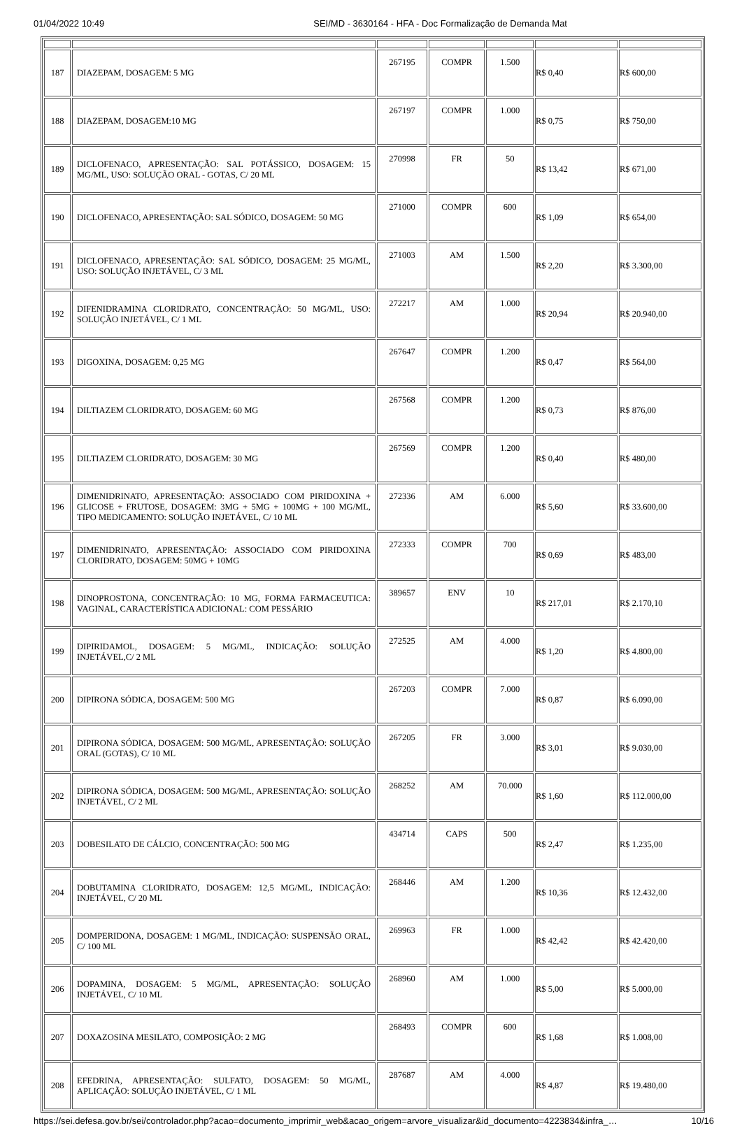01/04/2022 10:49 SEI/MD - 3630164 - HFA - Doc Formalização de Demanda Mat
| 187 | DIAZEPAM, DOSAGEM: 5 MG | 267195 | COMPR | 1.500 | R$ 0,40 | R$ 600,00 |
| 188 | DIAZEPAM, DOSAGEM:10 MG | 267197 | COMPR | 1.000 | R$ 0,75 | R$ 750,00 |
| 189 | DICLOFENACO, APRESENTAÇÃO: SAL POTÁSSICO, DOSAGEM: 15 MG/ML, USO: SOLUÇÃO ORAL - GOTAS, C/ 20 ML | 270998 | FR | 50 | R$ 13,42 | R$ 671,00 |
| 190 | DICLOFENACO, APRESENTAÇÃO: SAL SÓDICO, DOSAGEM: 50 MG | 271000 | COMPR | 600 | R$ 1,09 | R$ 654,00 |
| 191 | DICLOFENACO, APRESENTAÇÃO: SAL SÓDICO, DOSAGEM: 25 MG/ML, USO: SOLUÇÃO INJETÁVEL, C/ 3 ML | 271003 | AM | 1.500 | R$ 2,20 | R$ 3.300,00 |
| 192 | DIFENIDRAMINA CLORIDRATO, CONCENTRAÇÃO: 50 MG/ML, USO: SOLUÇÃO INJETÁVEL, C/ 1 ML | 272217 | AM | 1.000 | R$ 20,94 | R$ 20.940,00 |
| 193 | DIGOXINA, DOSAGEM: 0,25 MG | 267647 | COMPR | 1.200 | R$ 0,47 | R$ 564,00 |
| 194 | DILTIAZEM CLORIDRATO, DOSAGEM: 60 MG | 267568 | COMPR | 1.200 | R$ 0,73 | R$ 876,00 |
| 195 | DILTIAZEM CLORIDRATO, DOSAGEM: 30 MG | 267569 | COMPR | 1.200 | R$ 0,40 | R$ 480,00 |
| 196 | DIMENIDRINATO, APRESENTAÇÃO: ASSOCIADO COM PIRIDOXINA + GLICOSE + FRUTOSE, DOSAGEM: 3MG + 5MG + 100MG + 100 MG/ML, TIPO MEDICAMENTO: SOLUÇÃO INJETÁVEL, C/ 10 ML | 272336 | AM | 6.000 | R$ 5,60 | R$ 33.600,00 |
| 197 | DIMENIDRINATO, APRESENTAÇÃO: ASSOCIADO COM PIRIDOXINA CLORIDRATO, DOSAGEM: 50MG + 10MG | 272333 | COMPR | 700 | R$ 0,69 | R$ 483,00 |
| 198 | DINOPROSTONA, CONCENTRAÇÃO: 10 MG, FORMA FARMACEUTICA: VAGINAL, CARACTERÍSTICA ADICIONAL: COM PESSÁRIO | 389657 | ENV | 10 | R$ 217,01 | R$ 2.170,10 |
| 199 | DIPIRIDAMOL, DOSAGEM: 5 MG/ML, INDICAÇÃO: SOLUÇÃO INJETÁVEL,C/ 2 ML | 272525 | AM | 4.000 | R$ 1,20 | R$ 4.800,00 |
| 200 | DIPIRONA SÓDICA, DOSAGEM: 500 MG | 267203 | COMPR | 7.000 | R$ 0,87 | R$ 6.090,00 |
| 201 | DIPIRONA SÓDICA, DOSAGEM: 500 MG/ML, APRESENTAÇÃO: SOLUÇÃO ORAL (GOTAS), C/ 10 ML | 267205 | FR | 3.000 | R$ 3,01 | R$ 9.030,00 |
| 202 | DIPIRONA SÓDICA, DOSAGEM: 500 MG/ML, APRESENTAÇÃO: SOLUÇÃO INJETÁVEL, C/ 2 ML | 268252 | AM | 70.000 | R$ 1,60 | R$ 112.000,00 |
| 203 | DOBESILATO DE CÁLCIO, CONCENTRAÇÃO: 500 MG | 434714 | CAPS | 500 | R$ 2,47 | R$ 1.235,00 |
| 204 | DOBUTAMINA CLORIDRATO, DOSAGEM: 12,5 MG/ML, INDICAÇÃO: INJETÁVEL, C/ 20 ML | 268446 | AM | 1.200 | R$ 10,36 | R$ 12.432,00 |
| 205 | DOMPERIDONA, DOSAGEM: 1 MG/ML, INDICAÇÃO: SUSPENSÃO ORAL, C/ 100 ML | 269963 | FR | 1.000 | R$ 42,42 | R$ 42.420,00 |
| 206 | DOPAMINA, DOSAGEM: 5 MG/ML, APRESENTAÇÃO: SOLUÇÃO INJETÁVEL, C/ 10 ML | 268960 | AM | 1.000 | R$ 5,00 | R$ 5.000,00 |
| 207 | DOXAZOSINA MESILATO, COMPOSIÇÃO: 2 MG | 268493 | COMPR | 600 | R$ 1,68 | R$ 1.008,00 |
| 208 | EFEDRINA, APRESENTAÇÃO: SULFATO, DOSAGEM: 50 MG/ML, APLICAÇÃO: SOLUÇÃO INJETÁVEL, C/ 1 ML | 287687 | AM | 4.000 | R$ 4,87 | R$ 19.480,00 |
https://sei.defesa.gov.br/sei/controlador.php?acao=documento_imprimir_web&acao_origem=arvore_visualizar&id_documento=4223834&infra_… 10/16